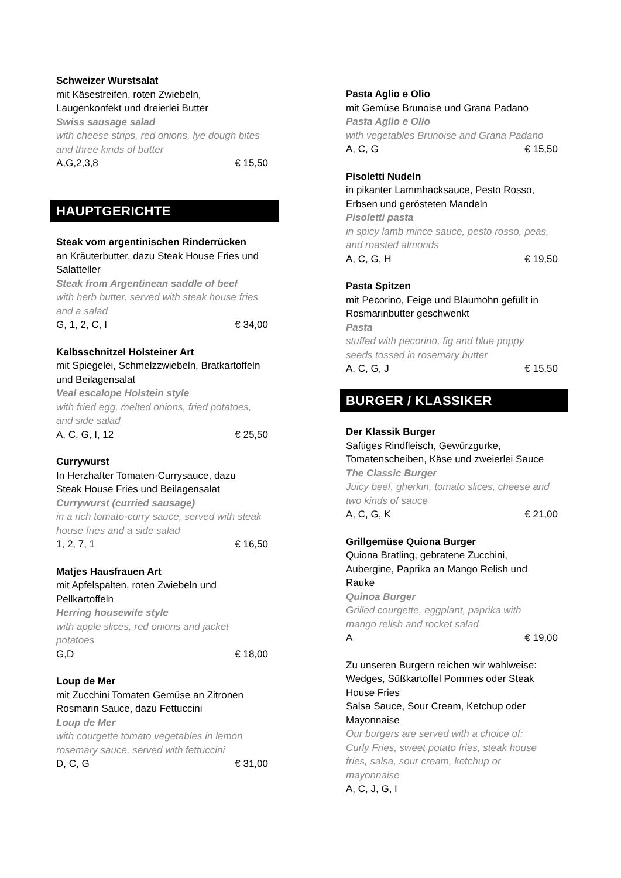Schweizer Wurstsalat
mit Käsestreifen, roten Zwiebeln,
Laugenkonfekt und dreierlei Butter
Swiss sausage salad
with cheese strips, red onions, lye dough bites
and three kinds of butter
A,G,2,3,8 € 15,50
HAUPTGERICHTE
Steak vom argentinischen Rinderrücken
an Kräuterbutter, dazu Steak House Fries und
Salatteller
Steak from Argentinean saddle of beef
with herb butter, served with steak house fries
and a salad
G, 1, 2, C, I € 34,00
Kalbsschnitzel Holsteiner Art
mit Spiegelei, Schmelzzwiebeln, Bratkartoffeln
und Beilagensalat
Veal escalope Holstein style
with fried egg, melted onions, fried potatoes,
and side salad
A, C, G, I, 12 € 25,50
Currywurst
In Herzhafter Tomaten-Currysauce, dazu
Steak House Fries und Beilagensalat
Currywurst (curried sausage)
in a rich tomato-curry sauce, served with steak
house fries and a side salad
1, 2, 7, 1 € 16,50
Matjes Hausfrauen Art
mit Apfelspalten, roten Zwiebeln und
Pellkartoffeln
Herring housewife style
with apple slices, red onions and jacket
potatoes
G,D € 18,00
Loup de Mer
mit Zucchini Tomaten Gemüse an Zitronen
Rosmarin Sauce, dazu Fettuccini
Loup de Mer
with courgette tomato vegetables in lemon
rosemary sauce, served with fettuccini
D, C, G € 31,00
Pasta Aglio e Olio
mit Gemüse Brunoise und Grana Padano
Pasta Aglio e Olio
with vegetables Brunoise and Grana Padano
A, C, G € 15,50
Pisoletti Nudeln
in pikanter Lammhacksauce, Pesto Rosso,
Erbsen und gerösteten Mandeln
Pisoletti pasta
in spicy lamb mince sauce, pesto rosso, peas,
and roasted almonds
A, C, G, H € 19,50
Pasta Spitzen
mit Pecorino, Feige und Blaumohn gefüllt in
Rosmarinbutter geschwenkt
Pasta
stuffed with pecorino, fig and blue poppy
seeds tossed in rosemary butter
A, C, G, J € 15,50
BURGER / KLASSIKER
Der Klassik Burger
Saftiges Rindfleisch, Gewürzgurke,
Tomatenscheiben, Käse und zweierlei Sauce
The Classic Burger
Juicy beef, gherkin, tomato slices, cheese and
two kinds of sauce
A, C, G, K € 21,00
Grillgemüse Quiona Burger
Quiona Bratling, gebratene Zucchini,
Aubergine, Paprika an Mango Relish und
Rauke
Quinoa Burger
Grilled courgette, eggplant, paprika with
mango relish and rocket salad
A € 19,00
Zu unseren Burgern reichen wir wahlweise:
Wedges, Süßkartoffel Pommes oder Steak
House Fries
Salsa Sauce, Sour Cream, Ketchup oder
Mayonnaise
Our burgers are served with a choice of:
Curly Fries, sweet potato fries, steak house
fries, salsa, sour cream, ketchup or
mayonnaise
A, C, J, G, I